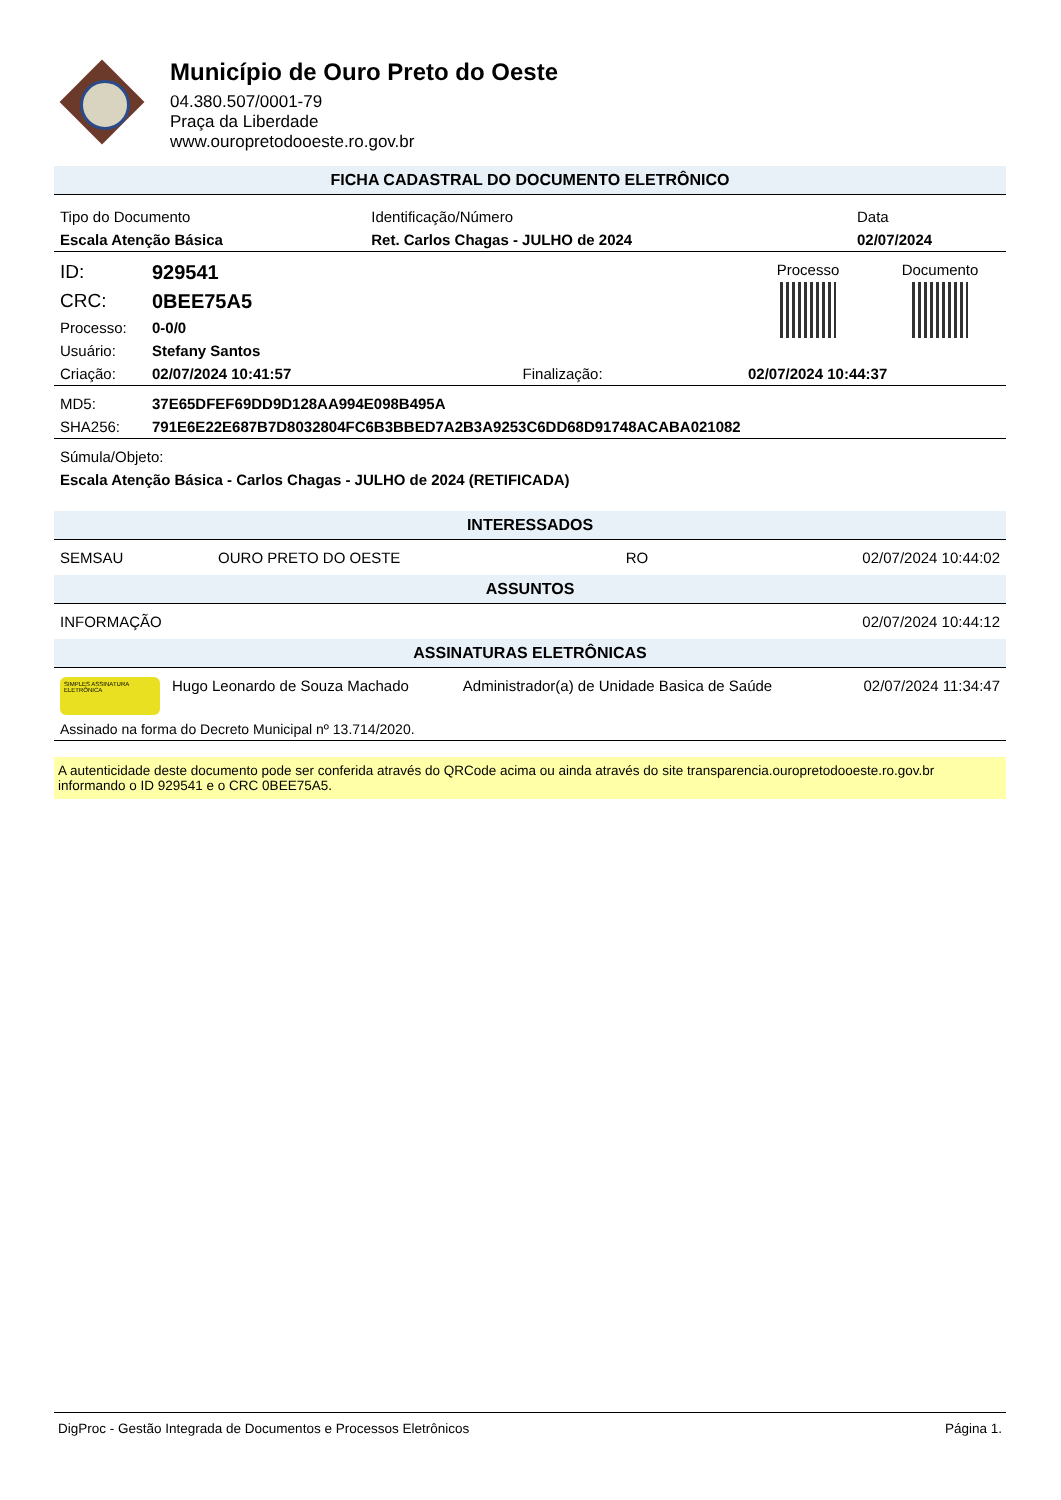Município de Ouro Preto do Oeste
04.380.507/0001-79
Praça da Liberdade
www.ouropretodooeste.ro.gov.br
FICHA CADASTRAL DO DOCUMENTO ELETRÔNICO
| Tipo do Documento | Identificação/Número | Data |
| Escala Atenção Básica | Ret. Carlos Chagas - JULHO de 2024 | 02/07/2024 |
| ID: | 929541 | | | Processo | Documento |
| CRC: | 0BEE75A5 | | | | |
| Processo: | 0-0/0 | | | | |
| Usuário: | Stefany Santos | | | | |
| Criação: | 02/07/2024 10:41:57 | Finalização: | 02/07/2024 10:44:37 | | |
| MD5: | 37E65DFEF69DD9D128AA994E098B495A |
| SHA256: | 791E6E22E687B7D8032804FC6B3BBED7A2B3A9253C6DD68D91748ACABA021082 |
| Súmula/Objeto: |
| Escala Atenção Básica - Carlos Chagas - JULHO de 2024 (RETIFICADA) |
INTERESSADOS
| SEMSAU | OURO PRETO DO OESTE | RO | 02/07/2024 10:44:02 |
ASSUNTOS
| INFORMAÇÃO | 02/07/2024 10:44:12 |
ASSINATURAS ELETRÔNICAS
| SIMPLES ASSINATURA ELETRÔNICA | Hugo Leonardo de Souza Machado | Administrador(a) de Unidade Basica de Saúde | 02/07/2024 11:34:47 |
| Assinado na forma do Decreto Municipal nº 13.714/2020. | | | |
A autenticidade deste documento pode ser conferida através do QRCode acima ou ainda através do site transparencia.ouropretodooeste.ro.gov.br informando o ID 929541 e o CRC 0BEE75A5.
DigProc - Gestão Integrada de Documentos e Processos Eletrônicos Página 1.